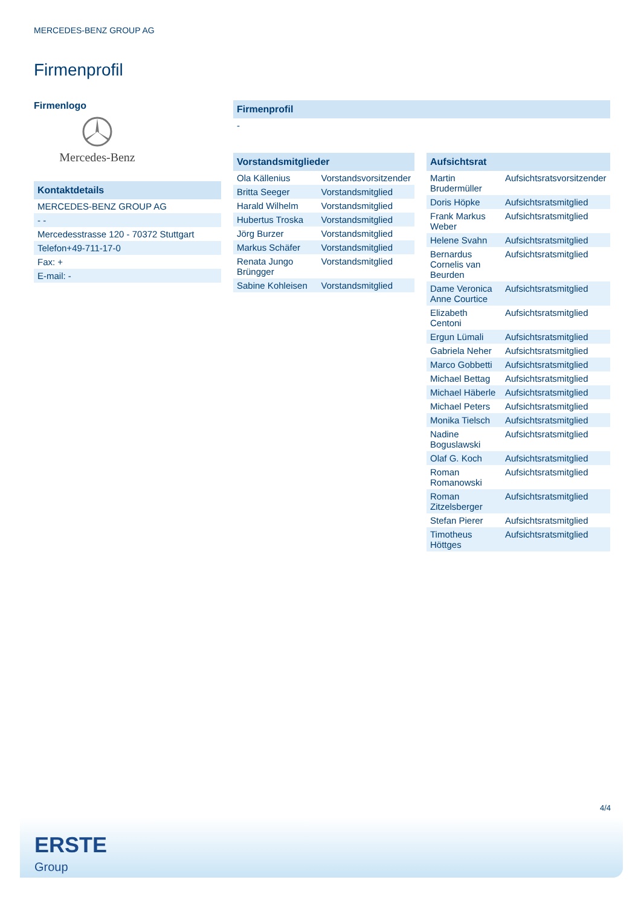MERCEDES-BENZ GROUP AG
Firmenprofil
Firmenlogo
Mercedes-Benz
| Kontaktdetails |
| --- |
| MERCEDES-BENZ GROUP AG |
| - - |
| Mercedesstrasse 120 - 70372 Stuttgart |
| Telefon+49-711-17-0 |
| Fax: + |
| E-mail: - |
| Firmenprofil |
| --- |
| - |
| Vorstandsmitglieder | |
| --- | --- |
| Ola Källenius | Vorstandsvorsitzender |
| Britta Seeger | Vorstandsmitglied |
| Harald Wilhelm | Vorstandsmitglied |
| Hubertus Troska | Vorstandsmitglied |
| Jörg Burzer | Vorstandsmitglied |
| Markus Schäfer | Vorstandsmitglied |
| Renata Jungo Brüngger | Vorstandsmitglied |
| Sabine Kohleisen | Vorstandsmitglied |
| Aufsichtsrat | |
| --- | --- |
| Martin Brudermüller | Aufsichtsratsvorsitzender |
| Doris Höpke | Aufsichtsratsmitglied |
| Frank Markus Weber | Aufsichtsratsmitglied |
| Helene Svahn | Aufsichtsratsmitglied |
| Bernardus Cornelis van Beurden | Aufsichtsratsmitglied |
| Dame Veronica Anne Courtice | Aufsichtsratsmitglied |
| Elizabeth Centoni | Aufsichtsratsmitglied |
| Ergun Lümali | Aufsichtsratsmitglied |
| Gabriela Neher | Aufsichtsratsmitglied |
| Marco Gobbetti | Aufsichtsratsmitglied |
| Michael Bettag | Aufsichtsratsmitglied |
| Michael Häberle | Aufsichtsratsmitglied |
| Michael Peters | Aufsichtsratsmitglied |
| Monika Tielsch | Aufsichtsratsmitglied |
| Nadine Boguslawski | Aufsichtsratsmitglied |
| Olaf G. Koch | Aufsichtsratsmitglied |
| Roman Romanowski | Aufsichtsratsmitglied |
| Roman Zitzelsberger | Aufsichtsratsmitglied |
| Stefan Pierer | Aufsichtsratsmitglied |
| Timotheus Höttges | Aufsichtsratsmitglied |
4/4
ERSTE
Group